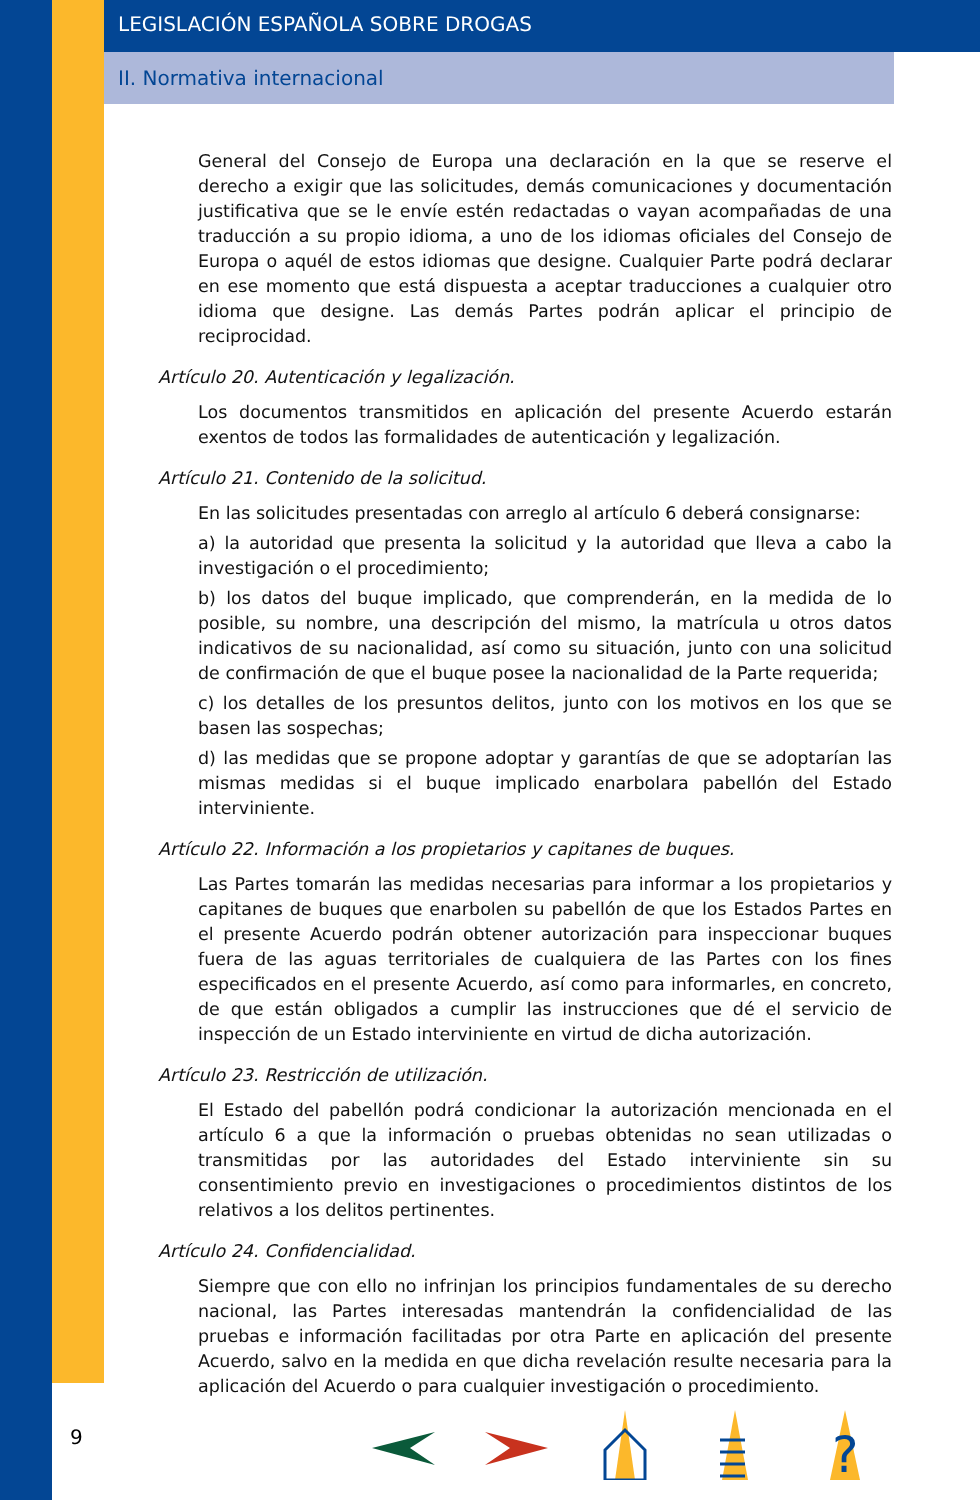LEGISLACIÓN ESPAÑOLA SOBRE DROGAS
II. Normativa internacional
General del Consejo de Europa una declaración en la que se reserve el derecho a exigir que las solicitudes, demás comunicaciones y documentación justificativa que se le envíe estén redactadas o vayan acompañadas de una traducción a su propio idioma, a uno de los idiomas oficiales del Consejo de Europa o aquél de estos idiomas que designe. Cualquier Parte podrá declarar en ese momento que está dispuesta a aceptar traducciones a cualquier otro idioma que designe. Las demás Partes podrán aplicar el principio de reciprocidad.
Artículo 20. Autenticación y legalización.
Los documentos transmitidos en aplicación del presente Acuerdo estarán exentos de todos las formalidades de autenticación y legalización.
Artículo 21. Contenido de la solicitud.
En las solicitudes presentadas con arreglo al artículo 6 deberá consignarse:
a) la autoridad que presenta la solicitud y la autoridad que lleva a cabo la investigación o el procedimiento;
b) los datos del buque implicado, que comprenderán, en la medida de lo posible, su nombre, una descripción del mismo, la matrícula u otros datos indicativos de su nacionalidad, así como su situación, junto con una solicitud de confirmación de que el buque posee la nacionalidad de la Parte requerida;
c) los detalles de los presuntos delitos, junto con los motivos en los que se basen las sospechas;
d) las medidas que se propone adoptar y garantías de que se adoptarían las mismas medidas si el buque implicado enarbolara pabellón del Estado interviniente.
Artículo 22. Información a los propietarios y capitanes de buques.
Las Partes tomarán las medidas necesarias para informar a los propietarios y capitanes de buques que enarbolen su pabellón de que los Estados Partes en el presente Acuerdo podrán obtener autorización para inspeccionar buques fuera de las aguas territoriales de cualquiera de las Partes con los fines especificados en el presente Acuerdo, así como para informarles, en concreto, de que están obligados a cumplir las instrucciones que dé el servicio de inspección de un Estado interviniente en virtud de dicha autorización.
Artículo 23. Restricción de utilización.
El Estado del pabellón podrá condicionar la autorización mencionada en el artículo 6 a que la información o pruebas obtenidas no sean utilizadas o transmitidas por las autoridades del Estado interviniente sin su consentimiento previo en investigaciones o procedimientos distintos de los relativos a los delitos pertinentes.
Artículo 24. Confidencialidad.
Siempre que con ello no infrinjan los principios fundamentales de su derecho nacional, las Partes interesadas mantendrán la confidencialidad de las pruebas e información facilitadas por otra Parte en aplicación del presente Acuerdo, salvo en la medida en que dicha revelación resulte necesaria para la aplicación del Acuerdo o para cualquier investigación o procedimiento.
9
?